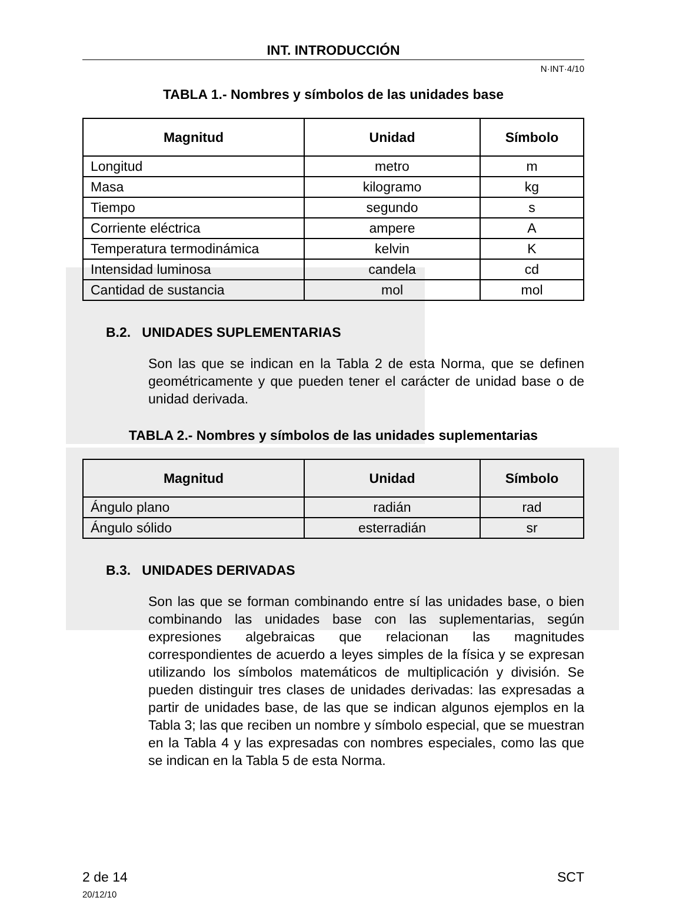INT. INTRODUCCIÓN
N·INT·4/10
TABLA 1.- Nombres y símbolos de las unidades base
| Magnitud | Unidad | Símbolo |
| --- | --- | --- |
| Longitud | metro | m |
| Masa | kilogramo | kg |
| Tiempo | segundo | s |
| Corriente eléctrica | ampere | A |
| Temperatura termodinámica | kelvin | K |
| Intensidad luminosa | candela | cd |
| Cantidad de sustancia | mol | mol |
B.2. UNIDADES SUPLEMENTARIAS
Son las que se indican en la Tabla 2 de esta Norma, que se definen geométricamente y que pueden tener el carácter de unidad base o de unidad derivada.
TABLA 2.- Nombres y símbolos de las unidades suplementarias
| Magnitud | Unidad | Símbolo |
| --- | --- | --- |
| Ángulo plano | radián | rad |
| Ángulo sólido | esterradián | sr |
B.3. UNIDADES DERIVADAS
Son las que se forman combinando entre sí las unidades base, o bien combinando las unidades base con las suplementarias, según expresiones algebraicas que relacionan las magnitudes correspondientes de acuerdo a leyes simples de la física y se expresan utilizando los símbolos matemáticos de multiplicación y división. Se pueden distinguir tres clases de unidades derivadas: las expresadas a partir de unidades base, de las que se indican algunos ejemplos en la Tabla 3; las que reciben un nombre y símbolo especial, que se muestran en la Tabla 4 y las expresadas con nombres especiales, como las que se indican en la Tabla 5 de esta Norma.
2 de 14
20/12/10
SCT